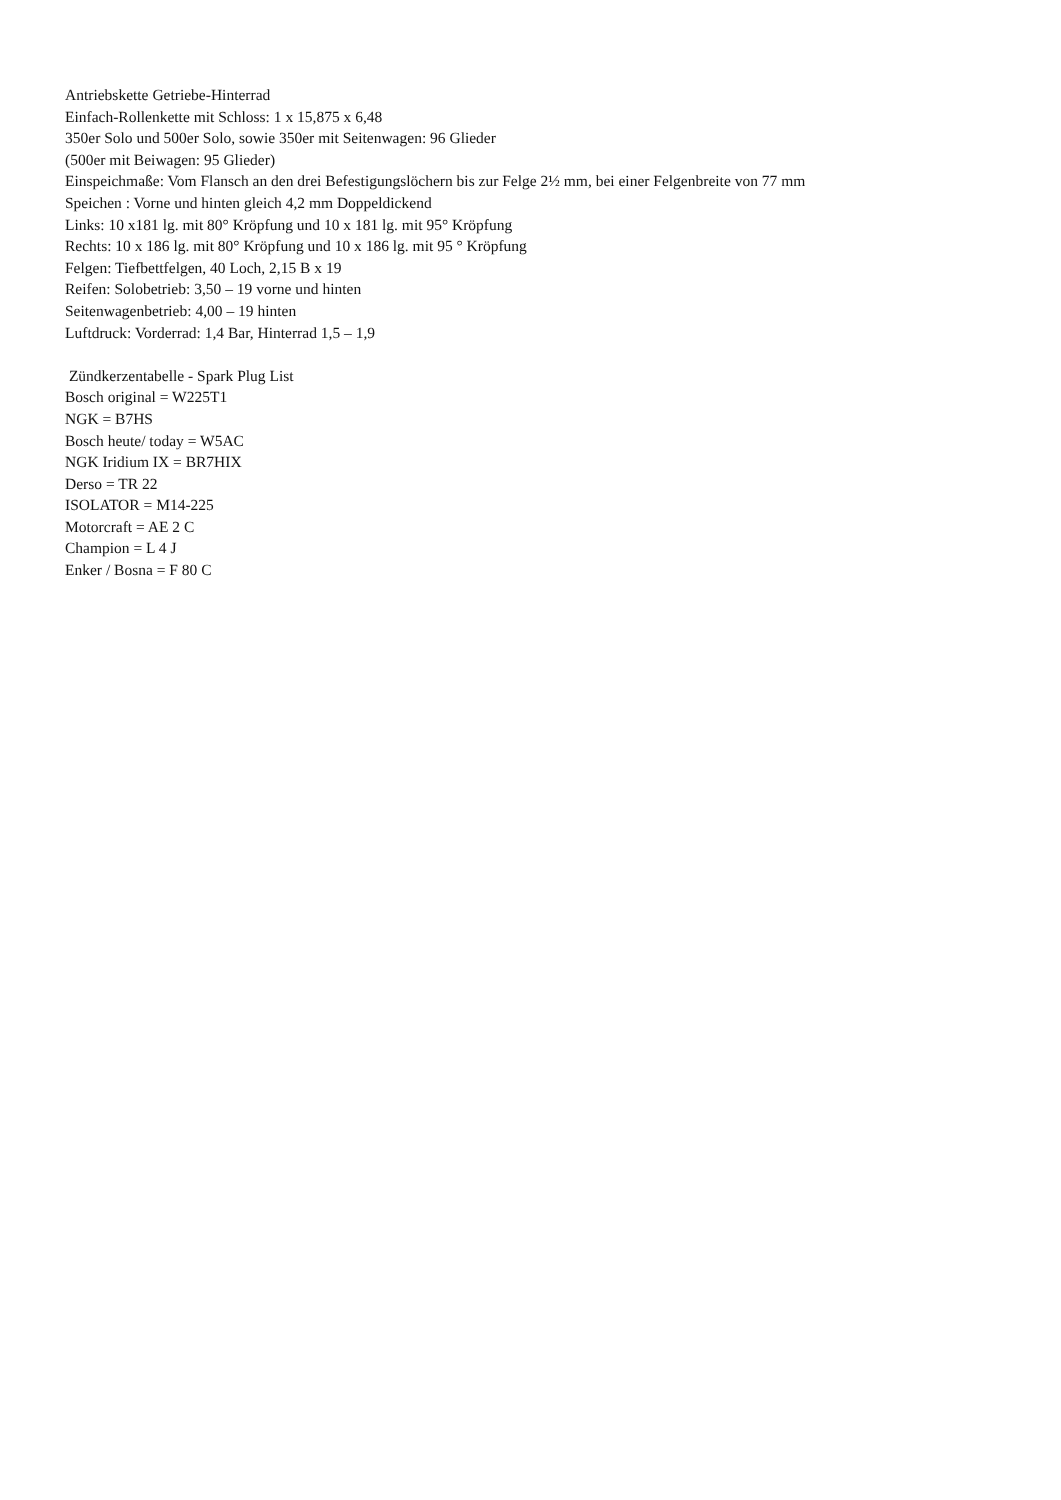Antriebskette Getriebe-Hinterrad
Einfach-Rollenkette mit Schloss: 1 x 15,875 x 6,48
350er Solo und 500er Solo, sowie 350er mit Seitenwagen: 96 Glieder
(500er mit Beiwagen: 95 Glieder)
Einspeichmaße: Vom Flansch an den drei Befestigungslöchern bis zur Felge 2½ mm, bei einer Felgenbreite von 77 mm
Speichen : Vorne und hinten gleich 4,2 mm Doppeldickend
Links: 10 x181 lg. mit 80° Kröpfung und 10 x 181 lg. mit 95° Kröpfung
Rechts: 10 x 186 lg. mit 80° Kröpfung und 10 x 186 lg. mit 95 ° Kröpfung
Felgen: Tiefbettfelgen, 40 Loch, 2,15 B x 19
Reifen: Solobetrieb: 3,50 – 19 vorne und hinten
Seitenwagenbetrieb: 4,00 – 19 hinten
Luftdruck: Vorderrad: 1,4 Bar, Hinterrad 1,5 – 1,9
Zündkerzentabelle - Spark Plug List
Bosch original = W225T1
NGK = B7HS
Bosch heute/ today = W5AC
NGK Iridium IX = BR7HIX
Derso = TR 22
ISOLATOR = M14-225
Motorcraft = AE 2 C
Champion = L 4 J
Enker / Bosna = F 80 C